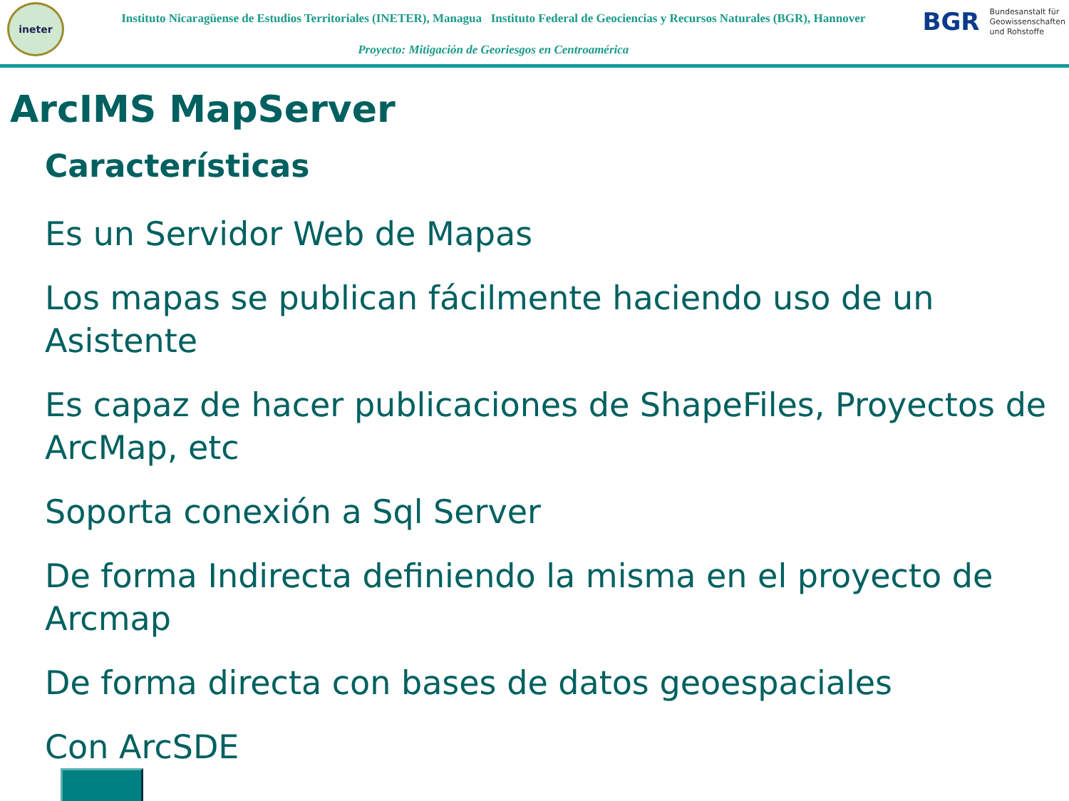ineter
Instituto Nicaragüense de Estudios Territoriales (INETER), Managua Instituto Federal de Geociencias y Recursos Naturales (BGR), Hannover
Proyecto: Mitigación de Georiesgos en Centroamérica
BGR Bundesanstalt für
Geowissenschaften
und Rohstoffe
ArcIMS MapServer
Características
Es un Servidor Web de Mapas
Los mapas se publican fácilmente haciendo uso de un Asistente
Es capaz de hacer publicaciones de ShapeFiles, Proyectos de ArcMap, etc
Soporta conexión a Sql Server
De forma Indirecta definiendo la misma en el proyecto de Arcmap
De forma directa con bases de datos geoespaciales
Con ArcSDE